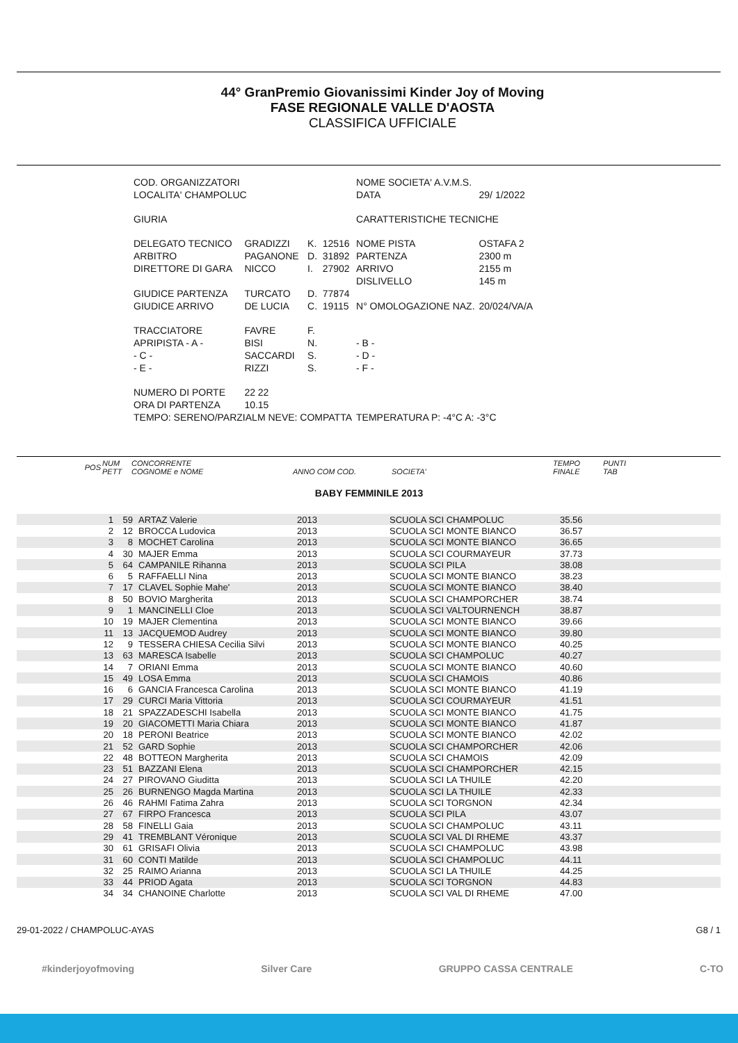44° GranPremio Giovanissimi Kinder Joy of Moving
FASE REGIONALE VALLE D'AOSTA
CLASSIFICA UFFICIALE
| COD. ORGANIZZATORI | | | | NOME SOCIETA' A.V.M.S. | |
| LOCALITA' CHAMPOLUC | | | | DATA | 29/ 1/2022 |
| GIURIA | | | | CARATTERISTICHE TECNICHE | |
| DELEGATO TECNICO | GRADIZZI | K. | 12516 | NOME PISTA | OSTAFA 2 |
| ARBITRO | PAGANONE | D. | 31892 | PARTENZA | 2300 m |
| DIRETTORE DI GARA | NICCO | I. | 27902 | ARRIVO | 2155 m |
| | | | | DISLIVELLO | 145 m |
| GIUDICE PARTENZA | TURCATO | D. | 77874 | | |
| GIUDICE ARRIVO | DE LUCIA | C. | 19115 | N° OMOLOGAZIONE NAZ. | 20/024/VA/A |
| TRACCIATORE | FAVRE | F. | | | |
| APRIPISTA - A - | BISI | N. | | - B - | |
| - C - | SACCARDI | S. | | - D - | |
| - E - | RIZZI | S. | | - F - | |
| NUMERO DI PORTE | 22 22 | | | | |
| ORA DI PARTENZA | 10.15 | | | | |
| TEMPO: SERENO/PARZIALM NEVE: COMPATTA | | | | TEMPERATURA P: -4°C A: -3°C | |
| POS | NUM PETT | CONCORRENTE COGNOME e NOME | ANNO COM COD. | SOCIETA' | TEMPO FINALE | PUNTI TAB |
BABY FEMMINILE 2013
| 1 | 59 | ARTAZ Valerie | 2013 | SCUOLA SCI CHAMPOLUC | 35.56 |
| 2 | 12 | BROCCA Ludovica | 2013 | SCUOLA SCI MONTE BIANCO | 36.57 |
| 3 | 8 | MOCHET Carolina | 2013 | SCUOLA SCI MONTE BIANCO | 36.65 |
| 4 | 30 | MAJER Emma | 2013 | SCUOLA SCI COURMAYEUR | 37.73 |
| 5 | 64 | CAMPANILE Rihanna | 2013 | SCUOLA SCI PILA | 38.08 |
| 6 | 5 | RAFFAELLI Nina | 2013 | SCUOLA SCI MONTE BIANCO | 38.23 |
| 7 | 17 | CLAVEL Sophie Mahe' | 2013 | SCUOLA SCI MONTE BIANCO | 38.40 |
| 8 | 50 | BOVIO Margherita | 2013 | SCUOLA SCI CHAMPORCHER | 38.74 |
| 9 | 1 | MANCINELLI Cloe | 2013 | SCUOLA SCI VALTOURNENCH | 38.87 |
| 10 | 19 | MAJER Clementina | 2013 | SCUOLA SCI MONTE BIANCO | 39.66 |
| 11 | 13 | JACQUEMOD Audrey | 2013 | SCUOLA SCI MONTE BIANCO | 39.80 |
| 12 | 9 | TESSERA CHIESA Cecilia Silvi | 2013 | SCUOLA SCI MONTE BIANCO | 40.25 |
| 13 | 63 | MARESCA Isabelle | 2013 | SCUOLA SCI CHAMPOLUC | 40.27 |
| 14 | 7 | ORIANI Emma | 2013 | SCUOLA SCI MONTE BIANCO | 40.60 |
| 15 | 49 | LOSA Emma | 2013 | SCUOLA SCI CHAMOIS | 40.86 |
| 16 | 6 | GANCIA Francesca Carolina | 2013 | SCUOLA SCI MONTE BIANCO | 41.19 |
| 17 | 29 | CURCI Maria Vittoria | 2013 | SCUOLA SCI COURMAYEUR | 41.51 |
| 18 | 21 | SPAZZADESCHI Isabella | 2013 | SCUOLA SCI MONTE BIANCO | 41.75 |
| 19 | 20 | GIACOMETTI Maria Chiara | 2013 | SCUOLA SCI MONTE BIANCO | 41.87 |
| 20 | 18 | PERONI Beatrice | 2013 | SCUOLA SCI MONTE BIANCO | 42.02 |
| 21 | 52 | GARD Sophie | 2013 | SCUOLA SCI CHAMPORCHER | 42.06 |
| 22 | 48 | BOTTEON Margherita | 2013 | SCUOLA SCI CHAMOIS | 42.09 |
| 23 | 51 | BAZZANI Elena | 2013 | SCUOLA SCI CHAMPORCHER | 42.15 |
| 24 | 27 | PIROVANO Giuditta | 2013 | SCUOLA SCI LA THUILE | 42.20 |
| 25 | 26 | BURNENGO Magda Martina | 2013 | SCUOLA SCI LA THUILE | 42.33 |
| 26 | 46 | RAHMI Fatima Zahra | 2013 | SCUOLA SCI TORGNON | 42.34 |
| 27 | 67 | FIRPO Francesca | 2013 | SCUOLA SCI PILA | 43.07 |
| 28 | 58 | FINELLI Gaia | 2013 | SCUOLA SCI CHAMPOLUC | 43.11 |
| 29 | 41 | TREMBLANT Véronique | 2013 | SCUOLA SCI VAL DI RHEME | 43.37 |
| 30 | 61 | GRISAFI Olivia | 2013 | SCUOLA SCI CHAMPOLUC | 43.98 |
| 31 | 60 | CONTI Matilde | 2013 | SCUOLA SCI CHAMPOLUC | 44.11 |
| 32 | 25 | RAIMO Arianna | 2013 | SCUOLA SCI LA THUILE | 44.25 |
| 33 | 44 | PRIOD Agata | 2013 | SCUOLA SCI TORGNON | 44.83 |
| 34 | 34 | CHANOINE Charlotte | 2013 | SCUOLA SCI VAL DI RHEME | 47.00 |
29-01-2022 / CHAMPOLUC-AYAS G8 / 1
#kinderjoyofmoving Silver Care GRUPPO CASSA CENTRALE C-TO